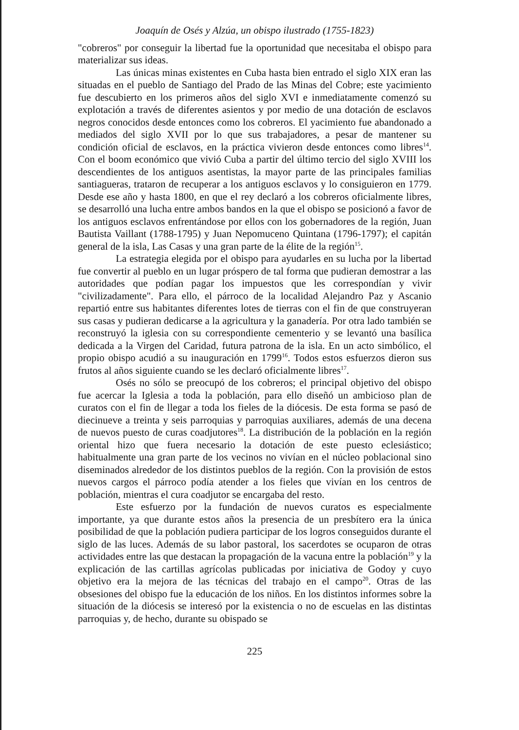Joaquín de Osés y Alzúa, un obispo ilustrado (1755-1823)
"cobreros" por conseguir la libertad fue la oportunidad que necesitaba el obispo para materializar sus ideas.
Las únicas minas existentes en Cuba hasta bien entrado el siglo XIX eran las situadas en el pueblo de Santiago del Prado de las Minas del Cobre; este yacimiento fue descubierto en los primeros años del siglo XVI e inmediatamente comenzó su explotación a través de diferentes asientos y por medio de una dotación de esclavos negros conocidos desde entonces como los cobreros. El yacimiento fue abandonado a mediados del siglo XVII por lo que sus trabajadores, a pesar de mantener su condición oficial de esclavos, en la práctica vivieron desde entonces como libres<sup>14</sup>. Con el boom económico que vivió Cuba a partir del último tercio del siglo XVIII los descendientes de los antiguos asentistas, la mayor parte de las principales familias santiagueras, trataron de recuperar a los antiguos esclavos y lo consiguieron en 1779. Desde ese año y hasta 1800, en que el rey declaró a los cobreros oficialmente libres, se desarrolló una lucha entre ambos bandos en la que el obispo se posicionó a favor de los antiguos esclavos enfrentándose por ellos con los gobernadores de la región, Juan Bautista Vaillant (1788-1795) y Juan Nepomuceno Quintana (1796-1797); el capitán general de la isla, Las Casas y una gran parte de la élite de la región<sup>15</sup>.
La estrategia elegida por el obispo para ayudarles en su lucha por la libertad fue convertir al pueblo en un lugar próspero de tal forma que pudieran demostrar a las autoridades que podían pagar los impuestos que les correspondían y vivir "civilizadamente". Para ello, el párroco de la localidad Alejandro Paz y Ascanio repartió entre sus habitantes diferentes lotes de tierras con el fin de que construyeran sus casas y pudieran dedicarse a la agricultura y la ganadería. Por otra lado también se reconstruyó la iglesia con su correspondiente cementerio y se levantó una basílica dedicada a la Virgen del Caridad, futura patrona de la isla. En un acto simbólico, el propio obispo acudió a su inauguración en 1799<sup>16</sup>. Todos estos esfuerzos dieron sus frutos al años siguiente cuando se les declaró oficialmente libres<sup>17</sup>.
Osés no sólo se preocupó de los cobreros; el principal objetivo del obispo fue acercar la Iglesia a toda la población, para ello diseñó un ambicioso plan de curatos con el fin de llegar a toda los fieles de la diócesis. De esta forma se pasó de diecinueve a treinta y seis parroquias y parroquias auxiliares, además de una decena de nuevos puesto de curas coadjutores<sup>18</sup>. La distribución de la población en la región oriental hizo que fuera necesario la dotación de este puesto eclesiástico; habitualmente una gran parte de los vecinos no vivían en el núcleo poblacional sino diseminados alrededor de los distintos pueblos de la región. Con la provisión de estos nuevos cargos el párroco podía atender a los fieles que vivían en los centros de población, mientras el cura coadjutor se encargaba del resto.
Este esfuerzo por la fundación de nuevos curatos es especialmente importante, ya que durante estos años la presencia de un presbítero era la única posibilidad de que la población pudiera participar de los logros conseguidos durante el siglo de las luces. Además de su labor pastoral, los sacerdotes se ocuparon de otras actividades entre las que destacan la propagación de la vacuna entre la población<sup>19</sup> y la explicación de las cartillas agrícolas publicadas por iniciativa de Godoy y cuyo objetivo era la mejora de las técnicas del trabajo en el campo<sup>20</sup>. Otras de las obsesiones del obispo fue la educación de los niños. En los distintos informes sobre la situación de la diócesis se interesó por la existencia o no de escuelas en las distintas parroquias y, de hecho, durante su obispado se
225